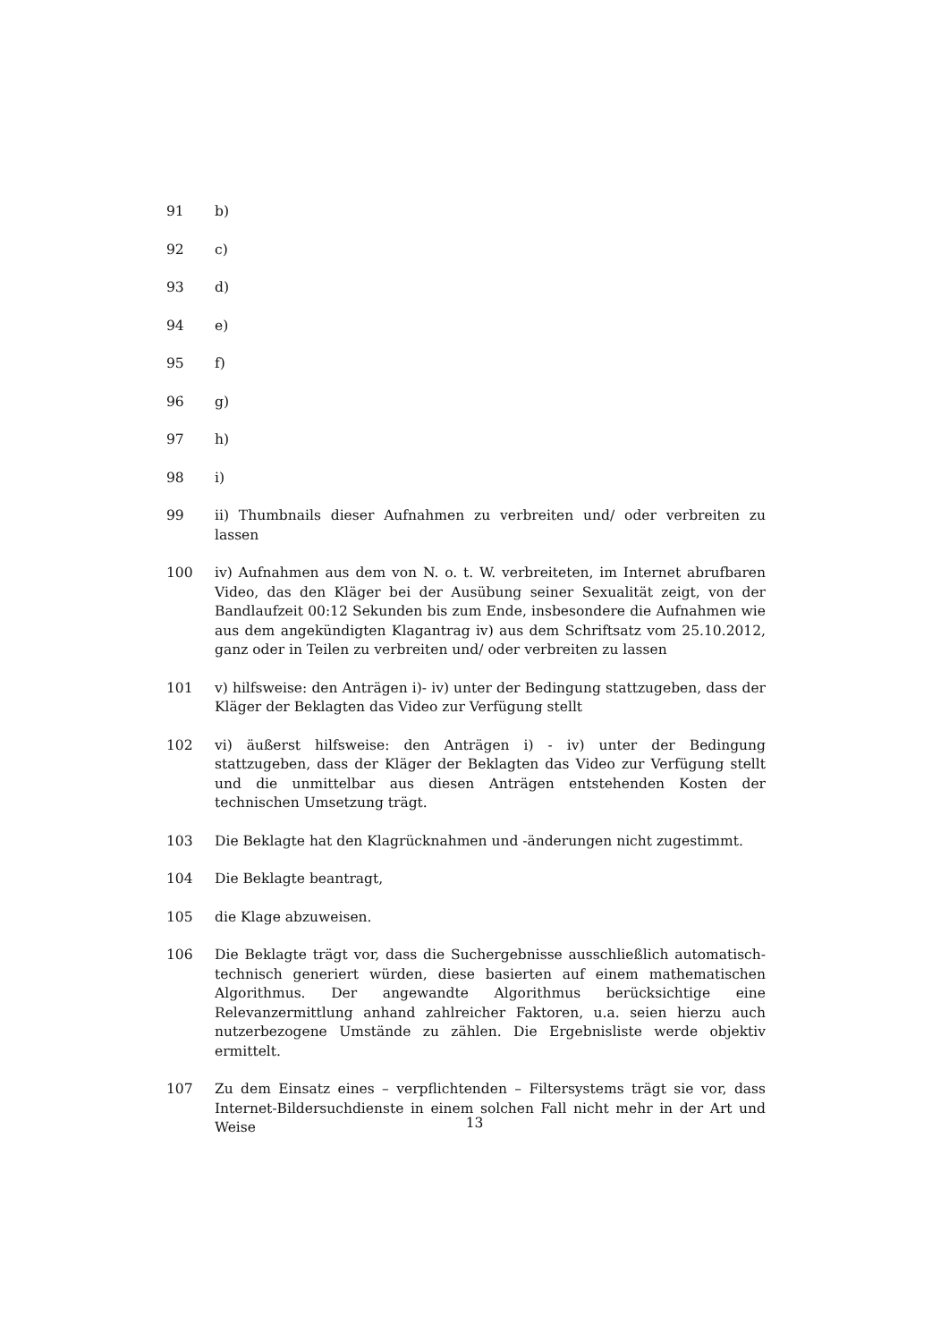91 b)
92 c)
93 d)
94 e)
95 f)
96 g)
97 h)
98 i)
99 ii) Thumbnails dieser Aufnahmen zu verbreiten und/ oder verbreiten zu lassen
100 iv) Aufnahmen aus dem von N. o. t. W. verbreiteten, im Internet abrufbaren Video, das den Kläger bei der Ausübung seiner Sexualität zeigt, von der Bandlaufzeit 00:12 Sekunden bis zum Ende, insbesondere die Aufnahmen wie aus dem angekündigten Klagantrag iv) aus dem Schriftsatz vom 25.10.2012, ganz oder in Teilen zu verbreiten und/ oder verbreiten zu lassen
101 v) hilfsweise: den Anträgen i)- iv) unter der Bedingung stattzugeben, dass der Kläger der Beklagten das Video zur Verfügung stellt
102 vi) äußerst hilfsweise: den Anträgen i) - iv) unter der Bedingung stattzugeben, dass der Kläger der Beklagten das Video zur Verfügung stellt und die unmittelbar aus diesen Anträgen entstehenden Kosten der technischen Umsetzung trägt.
103 Die Beklagte hat den Klagrücknahmen und -änderungen nicht zugestimmt.
104 Die Beklagte beantragt,
105 die Klage abzuweisen.
106 Die Beklagte trägt vor, dass die Suchergebnisse ausschließlich automatisch-technisch generiert würden, diese basierten auf einem mathematischen Algorithmus. Der angewandte Algorithmus berücksichtige eine Relevanzermittlung anhand zahlreicher Faktoren, u.a. seien hierzu auch nutzerbezogene Umstände zu zählen. Die Ergebnisliste werde objektiv ermittelt.
107 Zu dem Einsatz eines – verpflichtenden – Filtersystems trägt sie vor, dass Internet-Bildersuchdienste in einem solchen Fall nicht mehr in der Art und Weise
13